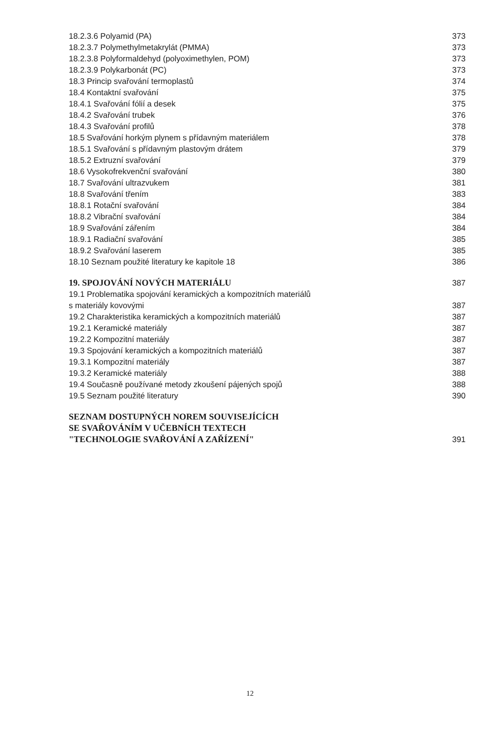18.2.3.6 Polyamid (PA) 373
18.2.3.7 Polymethylmetakrylát (PMMA) 373
18.2.3.8 Polyformaldehyd (polyoximethylen, POM) 373
18.2.3.9 Polykarbonát (PC) 373
18.3 Princip svařování termoplastů 374
18.4 Kontaktní svařování 375
18.4.1 Svařování fólií a desek 375
18.4.2 Svařování trubek 376
18.4.3 Svařování profilů 378
18.5 Svařování horkým plynem s přídavným materiálem 378
18.5.1 Svařování s přídavným plastovým drátem 379
18.5.2 Extruzní svařování 379
18.6 Vysokofrekvenční svařování 380
18.7 Svařování ultrazvukem 381
18.8 Svařování třením 383
18.8.1 Rotační svařování 384
18.8.2 Vibrační svařování 384
18.9 Svařování zářením 384
18.9.1 Radiační svařování 385
18.9.2 Svařování laserem 385
18.10 Seznam použité literatury ke kapitole 18 386
19. SPOJOVÁNÍ NOVÝCH MATERIÁLU 387
19.1 Problematika spojování keramických a kompozitních materiálů
s materiály kovovými 387
19.2 Charakteristika keramických a kompozitních materiálů 387
19.2.1 Keramické materiály 387
19.2.2 Kompozitní materiály 387
19.3 Spojování keramických a kompozitních materiálů 387
19.3.1 Kompozitní materiály 387
19.3.2 Keramické materiály 388
19.4 Současně používané metody zkoušení pájených spojů 388
19.5 Seznam použité literatury 390
SEZNAM DOSTUPNÝCH NOREM SOUVISEJÍCÍCH
SE SVAŘOVÁNÍM V UČEBNÍCH TEXTECH
"TECHNOLOGIE SVAŘOVÁNÍ A ZAŘÍZENÍ" 391
12